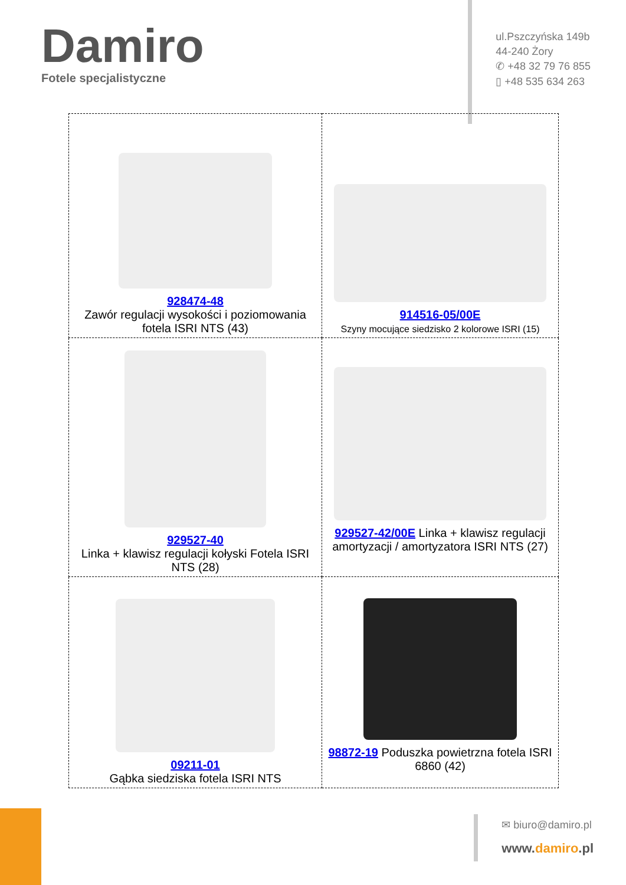Damiro
Fotele specjalistyczne
ul.Pszczyńska 149b
44-240 Żory
✆ +48 32 79 76 855
▯ +48 535 634 263
| 928474-48 Zawór regulacji wysokości i poziomowania fotela ISRI NTS (43) | 914516-05/00E Szyny mocujące siedzisko 2 kolorowe ISRI (15) |
| 929527-40 Linka + klawisz regulacji kołyski Fotela ISRI NTS (28) | 929527-42/00E Linka + klawisz regulacji amortyzacji / amortyzatora ISRI NTS (27) |
| 09211-01 Gąbka siedziska fotela ISRI NTS | 98872-19 Poduszka powietrzna fotela ISRI 6860 (42) |
✉ biuro@damiro.pl
www.damiro.pl